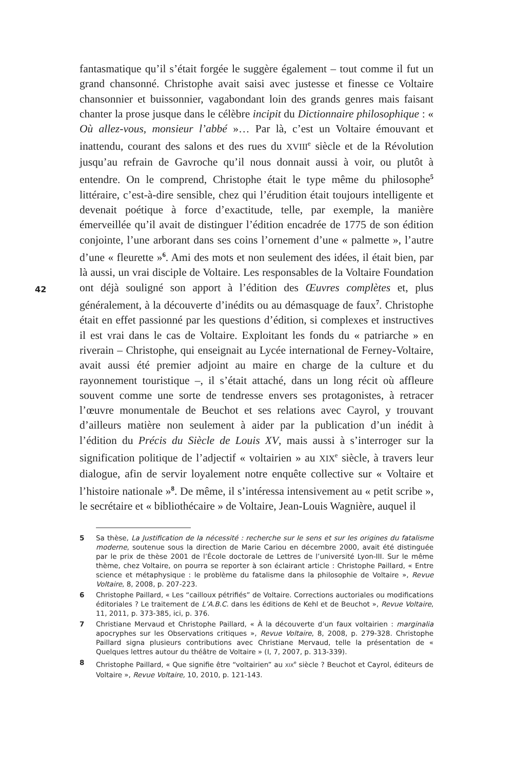fantasmatique qu’il s’était forgée le suggère également – tout comme il fut un grand chansonné. Christophe avait saisi avec justesse et finesse ce Voltaire chansonnier et buissonnier, vagabondant loin des grands genres mais faisant chanter la prose jusque dans le célèbre incipit du Dictionnaire philosophique : « Où allez-vous, monsieur l’abbé »… Par là, c’est un Voltaire émouvant et inattendu, courant des salons et des rues du XVIII<sup>e</sup> siècle et de la Révolution jusqu’au refrain de Gavroche qu’il nous donnait aussi à voir, ou plutôt à entendre. On le comprend, Christophe était le type même du philosophe<sup>5</sup> littéraire, c’est-à-dire sensible, chez qui l’érudition était toujours intelligente et devenait poétique à force d’exactitude, telle, par exemple, la manière émerveillée qu’il avait de distinguer l’édition encadrée de 1775 de son édition conjointe, l’une arborant dans ses coins l’ornement d’une « palmette », l’autre d’une « fleurette »<sup>6</sup>. Ami des mots et non seulement des idées, il était bien, par là aussi, un vrai disciple de Voltaire. Les responsables de la Voltaire Foundation ont déjà souligné son apport à l’édition des Œuvres complètes et, plus généralement, à la découverte d’inédits ou au démasquage de faux<sup>7</sup>. Christophe était en effet passionné par les questions d’édition, si complexes et instructives il est vrai dans le cas de Voltaire. Exploitant les fonds du « patriarche » en riverain – Christophe, qui enseignait au Lycée international de Ferney-Voltaire, avait aussi été premier adjoint au maire en charge de la culture et du rayonnement touristique –, il s’était attaché, dans un long récit où affleure souvent comme une sorte de tendresse envers ses protagonistes, à retracer l’œuvre monumentale de Beuchot et ses relations avec Cayrol, y trouvant d’ailleurs matière non seulement à aider par la publication d’un inédit à l’édition du Précis du Siècle de Louis XV, mais aussi à s’interroger sur la signification politique de l’adjectif « voltairien » au XIX<sup>e</sup> siècle, à travers leur dialogue, afin de servir loyalement notre enquête collective sur « Voltaire et l’histoire nationale »<sup>8</sup>. De même, il s’intéressa intensivement au « petit scribe », le secrétaire et « bibliothécaire » de Voltaire, Jean-Louis Wagnière, auquel il
42
5 Sa thèse, La Justification de la nécessité : recherche sur le sens et sur les origines du fatalisme moderne, soutenue sous la direction de Marie Cariou en décembre 2000, avait été distinguée par le prix de thèse 2001 de l’École doctorale de Lettres de l’université Lyon-III. Sur le même thème, chez Voltaire, on pourra se reporter à son éclairant article : Christophe Paillard, « Entre science et métaphysique : le problème du fatalisme dans la philosophie de Voltaire », Revue Voltaire, 8, 2008, p. 207-223.
6 Christophe Paillard, « Les “cailloux pétrifiés” de Voltaire. Corrections auctoriales ou modifications éditoriales ? Le traitement de L’A.B.C. dans les éditions de Kehl et de Beuchot », Revue Voltaire, 11, 2011, p. 373-385, ici, p. 376.
7 Christiane Mervaud et Christophe Paillard, « À la découverte d’un faux voltairien : marginalia apocryphes sur les Observations critiques », Revue Voltaire, 8, 2008, p. 279-328. Christophe Paillard signa plusieurs contributions avec Christiane Mervaud, telle la présentation de « Quelques lettres autour du théâtre de Voltaire » (I, 7, 2007, p. 313-339).
8 Christophe Paillard, « Que signifie être “voltairien” au XIX<sup>e</sup> siècle ? Beuchot et Cayrol, éditeurs de Voltaire », Revue Voltaire, 10, 2010, p. 121-143.